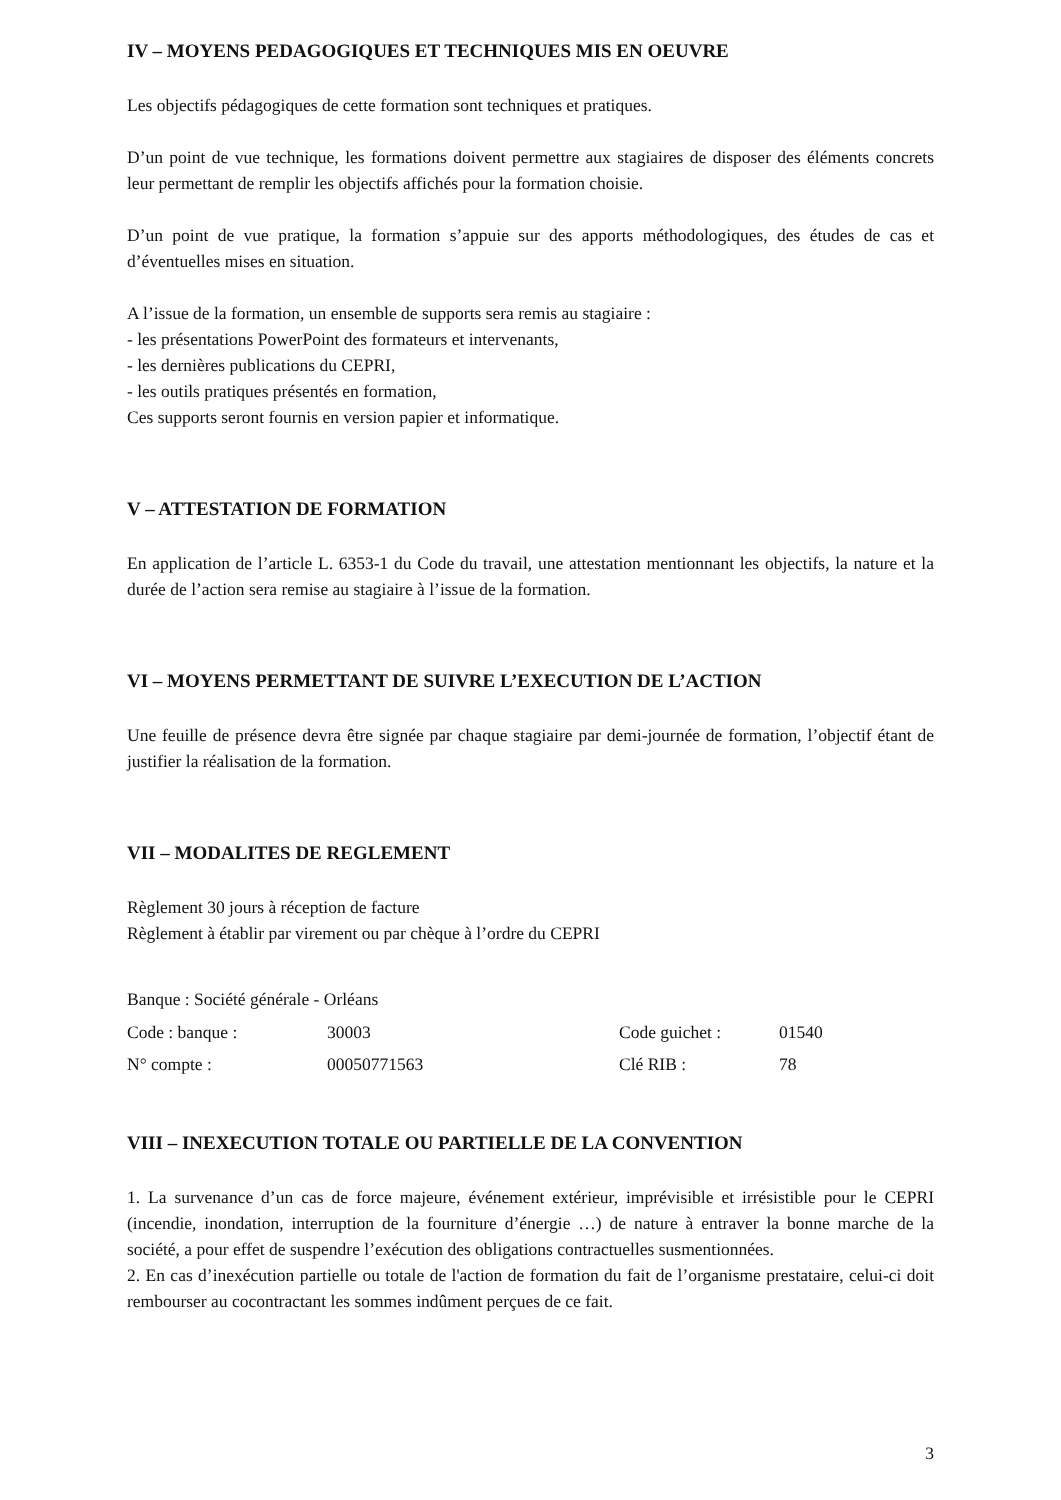IV – MOYENS PEDAGOGIQUES ET TECHNIQUES MIS EN OEUVRE
Les objectifs pédagogiques de cette formation sont techniques et pratiques.
D’un point de vue technique, les formations doivent permettre aux stagiaires de disposer des éléments concrets leur permettant de remplir les objectifs affichés pour la formation choisie.
D’un point de vue pratique, la formation s’appuie sur des apports méthodologiques, des études de cas et d’éventuelles mises en situation.
A l’issue de la formation, un ensemble de supports sera remis au stagiaire :
- les présentations PowerPoint des formateurs et intervenants,
- les dernières publications du CEPRI,
- les outils pratiques présentés en formation,
Ces supports seront fournis en version papier et informatique.
V – ATTESTATION DE FORMATION
En application de l’article L. 6353-1 du Code du travail, une attestation mentionnant les objectifs, la nature et la durée de l’action sera remise au stagiaire à l’issue de la formation.
VI – MOYENS PERMETTANT DE SUIVRE L’EXECUTION DE L’ACTION
Une feuille de présence devra être signée par chaque stagiaire par demi-journée de formation, l’objectif étant de justifier la réalisation de la formation.
VII – MODALITES DE REGLEMENT
Règlement 30 jours à réception de facture
Règlement à établir par virement ou par chèque à l’ordre du CEPRI
Banque : Société générale - Orléans
| Code : banque : | 30003 | Code guichet : | 01540 |
| N° compte : | 00050771563 | Clé RIB : | 78 |
VIII – INEXECUTION TOTALE OU PARTIELLE DE LA CONVENTION
1. La survenance d’un cas de force majeure, événement extérieur, imprévisible et irrésistible pour le CEPRI (incendie, inondation, interruption de la fourniture d’énergie …) de nature à entraver la bonne marche de la société, a pour effet de suspendre l’exécution des obligations contractuelles susmentionnées.
2. En cas d’inexécution partielle ou totale de l'action de formation du fait de l’organisme prestataire, celui-ci doit rembourser au cocontractant les sommes indûment perçues de ce fait.
3